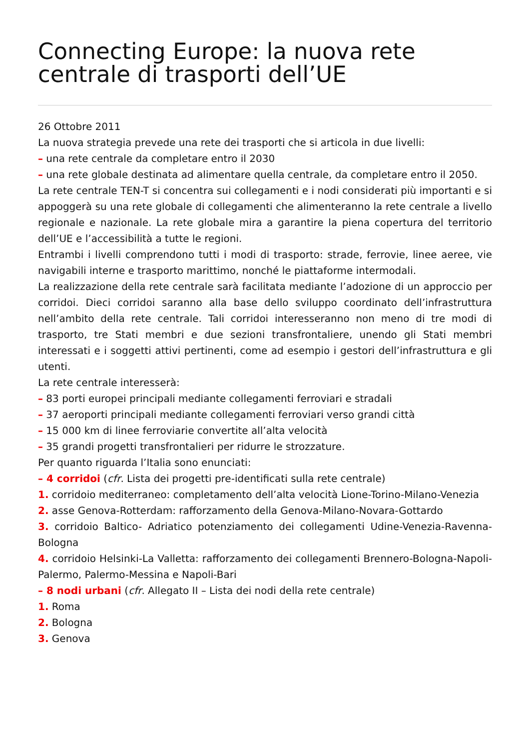Connecting Europe: la nuova rete centrale di trasporti dell’UE
26 Ottobre 2011
La nuova strategia prevede una rete dei trasporti che si articola in due livelli:
– una rete centrale da completare entro il 2030
– una rete globale destinata ad alimentare quella centrale, da completare entro il 2050.
La rete centrale TEN-T si concentra sui collegamenti e i nodi considerati più importanti e si appoggerà su una rete globale di collegamenti che alimenteranno la rete centrale a livello regionale e nazionale. La rete globale mira a garantire la piena copertura del territorio dell’UE e l’accessibilità a tutte le regioni.
Entrambi i livelli comprendono tutti i modi di trasporto: strade, ferrovie, linee aeree, vie navigabili interne e trasporto marittimo, nonché le piattaforme intermodali.
La realizzazione della rete centrale sarà facilitata mediante l’adozione di un approccio per corridoi. Dieci corridoi saranno alla base dello sviluppo coordinato dell’infrastruttura nell’ambito della rete centrale. Tali corridoi interesseranno non meno di tre modi di trasporto, tre Stati membri e due sezioni transfrontaliere, unendo gli Stati membri interessati e i soggetti attivi pertinenti, come ad esempio i gestori dell’infrastruttura e gli utenti.
La rete centrale interesserà:
– 83 porti europei principali mediante collegamenti ferroviari e stradali
– 37 aeroporti principali mediante collegamenti ferroviari verso grandi città
– 15 000 km di linee ferroviarie convertite all’alta velocità
– 35 grandi progetti transfrontalieri per ridurre le strozzature.
Per quanto riguarda l’Italia sono enunciati:
– 4 corridoi (cfr. Lista dei progetti pre-identificati sulla rete centrale)
1. corridoio mediterraneo: completamento dell’alta velocità Lione-Torino-Milano-Venezia
2. asse Genova-Rotterdam: rafforzamento della Genova-Milano-Novara-Gottardo
3. corridoio Baltico- Adriatico potenziamento dei collegamenti Udine-Venezia-Ravenna-Bologna
4. corridoio Helsinki-La Valletta: rafforzamento dei collegamenti Brennero-Bologna-Napoli-Palermo, Palermo-Messina e Napoli-Bari
– 8 nodi urbani (cfr. Allegato II – Lista dei nodi della rete centrale)
1. Roma
2. Bologna
3. Genova